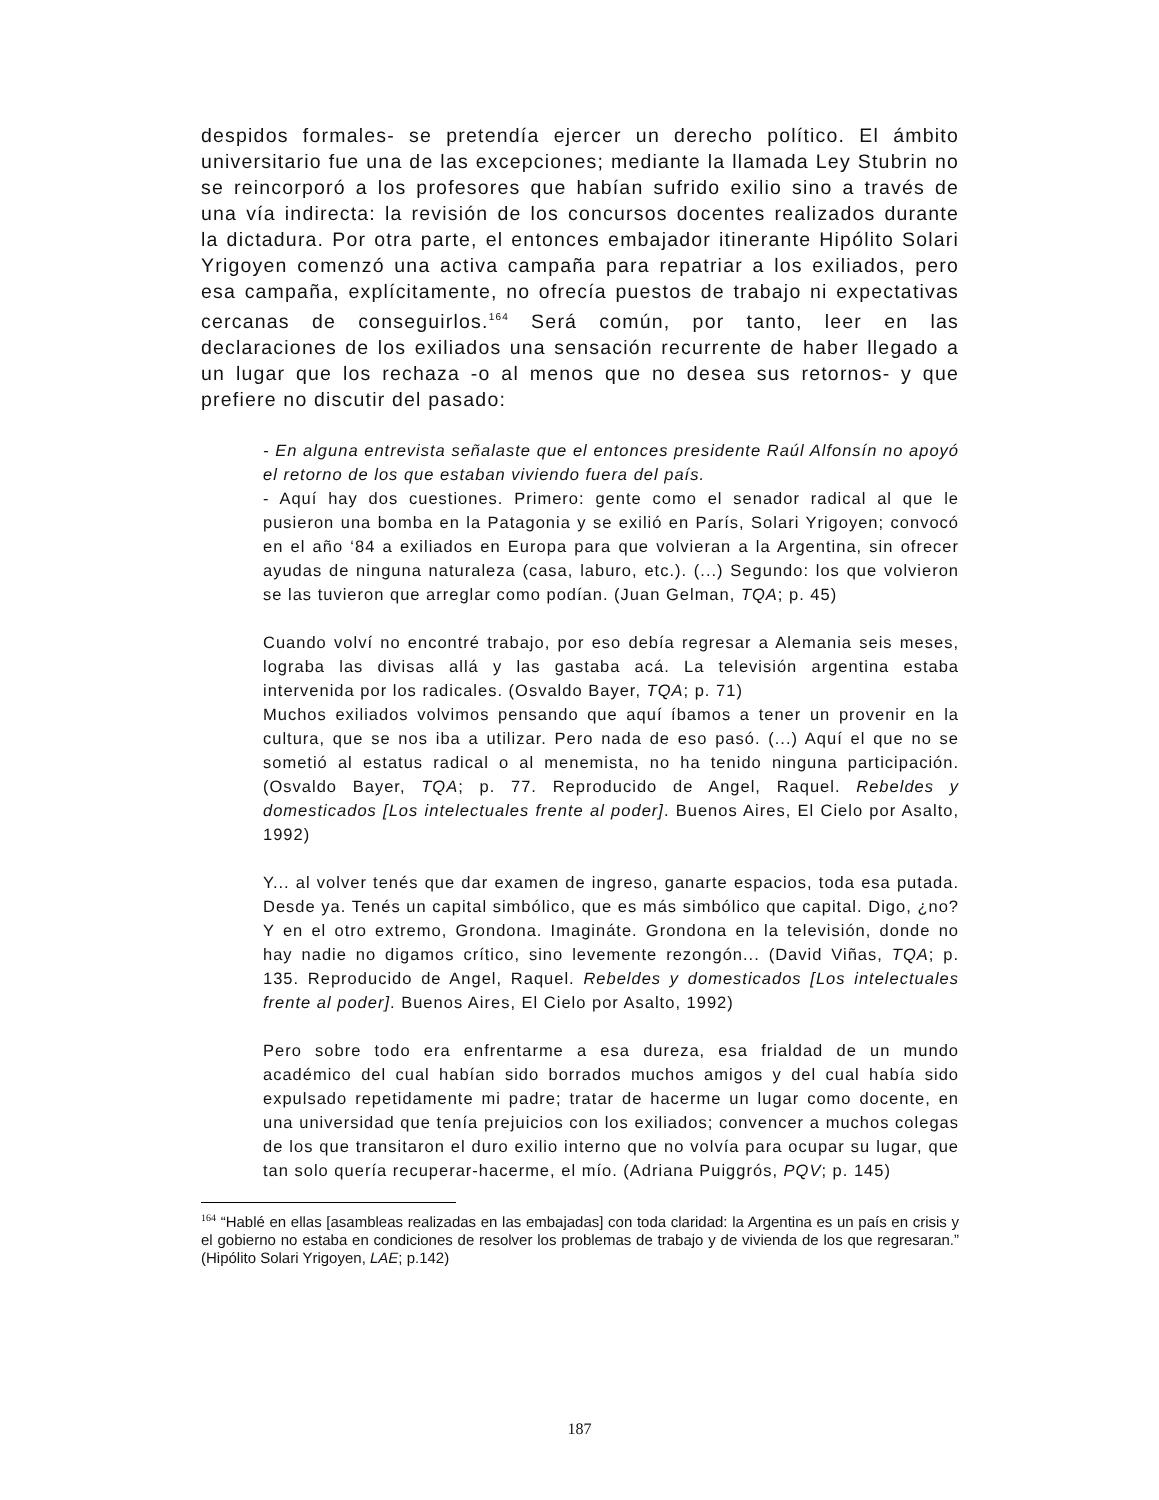despidos formales- se pretendía ejercer un derecho político. El ámbito universitario fue una de las excepciones; mediante la llamada Ley Stubrin no se reincorporó a los profesores que habían sufrido exilio sino a través de una vía indirecta: la revisión de los concursos docentes realizados durante la dictadura. Por otra parte, el entonces embajador itinerante Hipólito Solari Yrigoyen comenzó una activa campaña para repatriar a los exiliados, pero esa campaña, explícitamente, no ofrecía puestos de trabajo ni expectativas cercanas de conseguirlos.<sup>164</sup> Será común, por tanto, leer en las declaraciones de los exiliados una sensación recurrente de haber llegado a un lugar que los rechaza -o al menos que no desea sus retornos- y que prefiere no discutir del pasado:
- En alguna entrevista señalaste que el entonces presidente Raúl Alfonsín no apoyó el retorno de los que estaban viviendo fuera del país.
- Aquí hay dos cuestiones. Primero: gente como el senador radical al que le pusieron una bomba en la Patagonia y se exilió en París, Solari Yrigoyen; convocó en el año ‘84 a exiliados en Europa para que volvieran a la Argentina, sin ofrecer ayudas de ninguna naturaleza (casa, laburo, etc.). (...) Segundo: los que volvieron se las tuvieron que arreglar como podían. (Juan Gelman, TQA; p. 45)
Cuando volví no encontré trabajo, por eso debía regresar a Alemania seis meses, lograba las divisas allá y las gastaba acá. La televisión argentina estaba intervenida por los radicales. (Osvaldo Bayer, TQA; p. 71)
Muchos exiliados volvimos pensando que aquí íbamos a tener un provenir en la cultura, que se nos iba a utilizar. Pero nada de eso pasó. (...) Aquí el que no se sometió al estatus radical o al menemista, no ha tenido ninguna participación. (Osvaldo Bayer, TQA; p. 77. Reproducido de Angel, Raquel. Rebeldes y domesticados [Los intelectuales frente al poder]. Buenos Aires, El Cielo por Asalto, 1992)
Y... al volver tenés que dar examen de ingreso, ganarte espacios, toda esa putada. Desde ya. Tenés un capital simbólico, que es más simbólico que capital. Digo, ¿no? Y en el otro extremo, Grondona. Imagináte. Grondona en la televisión, donde no hay nadie no digamos crítico, sino levemente rezongón... (David Viñas, TQA; p. 135. Reproducido de Angel, Raquel. Rebeldes y domesticados [Los intelectuales frente al poder]. Buenos Aires, El Cielo por Asalto, 1992)
Pero sobre todo era enfrentarme a esa dureza, esa frialdad de un mundo académico del cual habían sido borrados muchos amigos y del cual había sido expulsado repetidamente mi padre; tratar de hacerme un lugar como docente, en una universidad que tenía prejuicios con los exiliados; convencer a muchos colegas de los que transitaron el duro exilio interno que no volvía para ocupar su lugar, que tan solo quería recuperar-hacerme, el mío. (Adriana Puiggrós, PQV; p. 145)
<sup>164</sup> “Hablé en ellas [asambleas realizadas en las embajadas] con toda claridad: la Argentina es un país en crisis y el gobierno no estaba en condiciones de resolver los problemas de trabajo y de vivienda de los que regresaran.” (Hipólito Solari Yrigoyen, LAE; p.142)
187